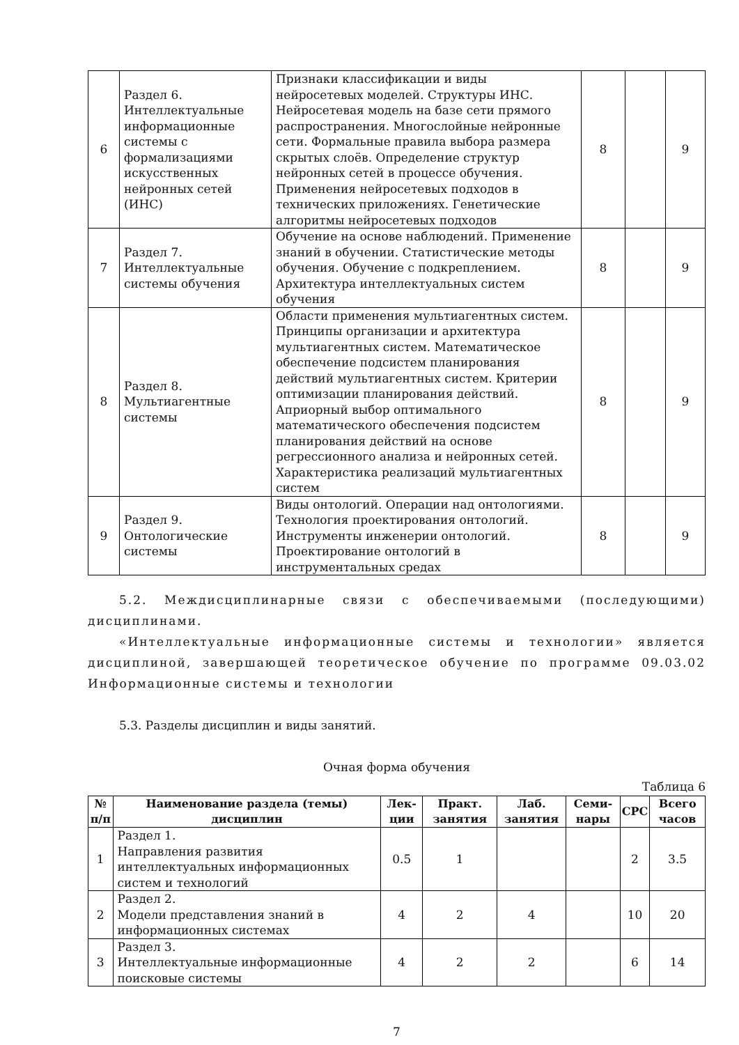| 6 | Раздел 6. Интеллектуальные информационные системы с формализациями искусственных нейронных сетей (ИНС) | Признаки классификации и виды нейросетевых моделей. Структуры ИНС. Нейросетевая модель на базе сети прямого распространения. Многослойные нейронные сети. Формальные правила выбора размера скрытых слоёв. Определение структур нейронных сетей в процессе обучения. Применения нейросетевых подходов в технических приложениях. Генетические алгоритмы нейросетевых подходов | 8 | | 9 |
| 7 | Раздел 7. Интеллектуальные системы обучения | Обучение на основе наблюдений. Применение знаний в обучении. Статистические методы обучения. Обучение с подкреплением. Архитектура интеллектуальных систем обучения | 8 | | 9 |
| 8 | Раздел 8. Мультиагентные системы | Области применения мультиагентных систем. Принципы организации и архитектура мультиагентных систем. Математическое обеспечение подсистем планирования действий мультиагентных систем. Критерии оптимизации планирования действий. Априорный выбор оптимального математического обеспечения подсистем планирования действий на основе регрессионного анализа и нейронных сетей. Характеристика реализаций мультиагентных систем | 8 | | 9 |
| 9 | Раздел 9. Онтологические системы | Виды онтологий. Операции над онтологиями. Технология проектирования онтологий. Инструменты инженерии онтологий. Проектирование онтологий в инструментальных средах | 8 | | 9 |
5.2. Междисциплинарные связи с обеспечиваемыми (последующими) дисциплинами.
«Интеллектуальные информационные системы и технологии» является дисциплиной, завершающей теоретическое обучение по программе 09.03.02 Информационные системы и технологии
5.3. Разделы дисциплин и виды занятий.
Очная форма обучения
Таблица 6
| № п/п | Наименование раздела (темы) дисциплин | Лек-ции | Практ. занятия | Лаб. занятия | Семи-нары | СРС | Всего часов |
| --- | --- | --- | --- | --- | --- | --- | --- |
| 1 | Раздел 1. Направления развития интеллектуальных информационных систем и технологий | 0.5 | 1 | | | 2 | 3.5 |
| 2 | Раздел 2. Модели представления знаний в информационных системах | 4 | 2 | 4 | | 10 | 20 |
| 3 | Раздел 3. Интеллектуальные информационные поисковые системы | 4 | 2 | 2 | | 6 | 14 |
7